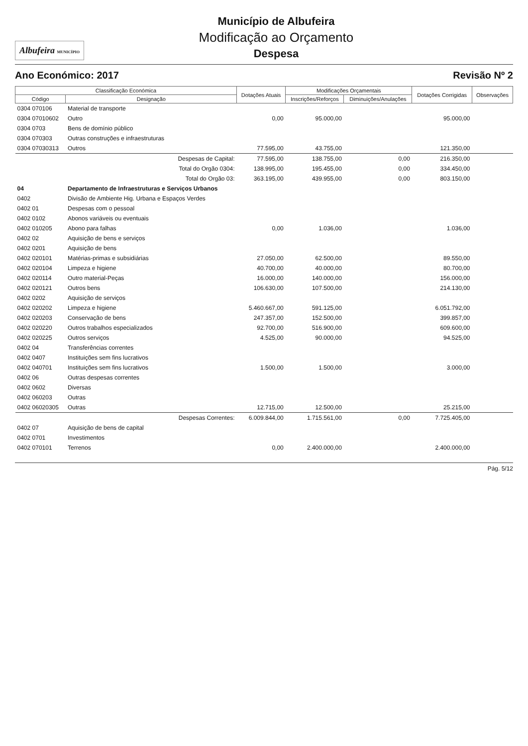Albufeira MUNICÍPIO
Município de Albufeira
Modificação ao Orçamento
Despesa
Ano Económico: 2017 Revisão Nº 2
| Classificação Económica | | Dotações Atuais | Modificações Orçamentais | | Dotações Corrigidas | Observações |
| --- | --- | --- | --- | --- | --- | --- |
| Código | Designação | | Inscrições/Reforços | Diminuições/Anulações | | |
| 0304 070106 | Material de transporte | | | | | |
| 0304 07010602 | Outro | 0,00 | 95.000,00 | | 95.000,00 | |
| 0304 0703 | Bens de domínio público | | | | | |
| 0304 070303 | Outras construções e infraestruturas | | | | | |
| 0304 07030313 | Outros | 77.595,00 | 43.755,00 | | 121.350,00 | |
| | Despesas de Capital: | 77.595,00 | 138.755,00 | 0,00 | 216.350,00 | |
| | Total do Orgão 0304: | 138.995,00 | 195.455,00 | 0,00 | 334.450,00 | |
| | Total do Orgão 03: | 363.195,00 | 439.955,00 | 0,00 | 803.150,00 | |
| 04 | Departamento de Infraestruturas e Serviços Urbanos | | | | | |
| 0402 | Divisão de Ambiente Hig. Urbana e Espaços Verdes | | | | | |
| 0402 01 | Despesas com o pessoal | | | | | |
| 0402 0102 | Abonos variáveis ou eventuais | | | | | |
| 0402 010205 | Abono para falhas | 0,00 | 1.036,00 | | 1.036,00 | |
| 0402 02 | Aquisição de bens e serviços | | | | | |
| 0402 0201 | Aquisição de bens | | | | | |
| 0402 020101 | Matérias-primas e subsidiárias | 27.050,00 | 62.500,00 | | 89.550,00 | |
| 0402 020104 | Limpeza e higiene | 40.700,00 | 40.000,00 | | 80.700,00 | |
| 0402 020114 | Outro material-Peças | 16.000,00 | 140.000,00 | | 156.000,00 | |
| 0402 020121 | Outros bens | 106.630,00 | 107.500,00 | | 214.130,00 | |
| 0402 0202 | Aquisição de serviços | | | | | |
| 0402 020202 | Limpeza e higiene | 5.460.667,00 | 591.125,00 | | 6.051.792,00 | |
| 0402 020203 | Conservação de bens | 247.357,00 | 152.500,00 | | 399.857,00 | |
| 0402 020220 | Outros trabalhos especializados | 92.700,00 | 516.900,00 | | 609.600,00 | |
| 0402 020225 | Outros serviços | 4.525,00 | 90.000,00 | | 94.525,00 | |
| 0402 04 | Transferências correntes | | | | | |
| 0402 0407 | Instituições sem fins lucrativos | | | | | |
| 0402 040701 | Instituições sem fins lucrativos | 1.500,00 | 1.500,00 | | 3.000,00 | |
| 0402 06 | Outras despesas correntes | | | | | |
| 0402 0602 | Diversas | | | | | |
| 0402 060203 | Outras | | | | | |
| 0402 06020305 | Outras | 12.715,00 | 12.500,00 | | 25.215,00 | |
| | Despesas Correntes: | 6.009.844,00 | 1.715.561,00 | 0,00 | 7.725.405,00 | |
| 0402 07 | Aquisição de bens de capital | | | | | |
| 0402 0701 | Investimentos | | | | | |
| 0402 070101 | Terrenos | 0,00 | 2.400.000,00 | | 2.400.000,00 | |
Pág. 5/12